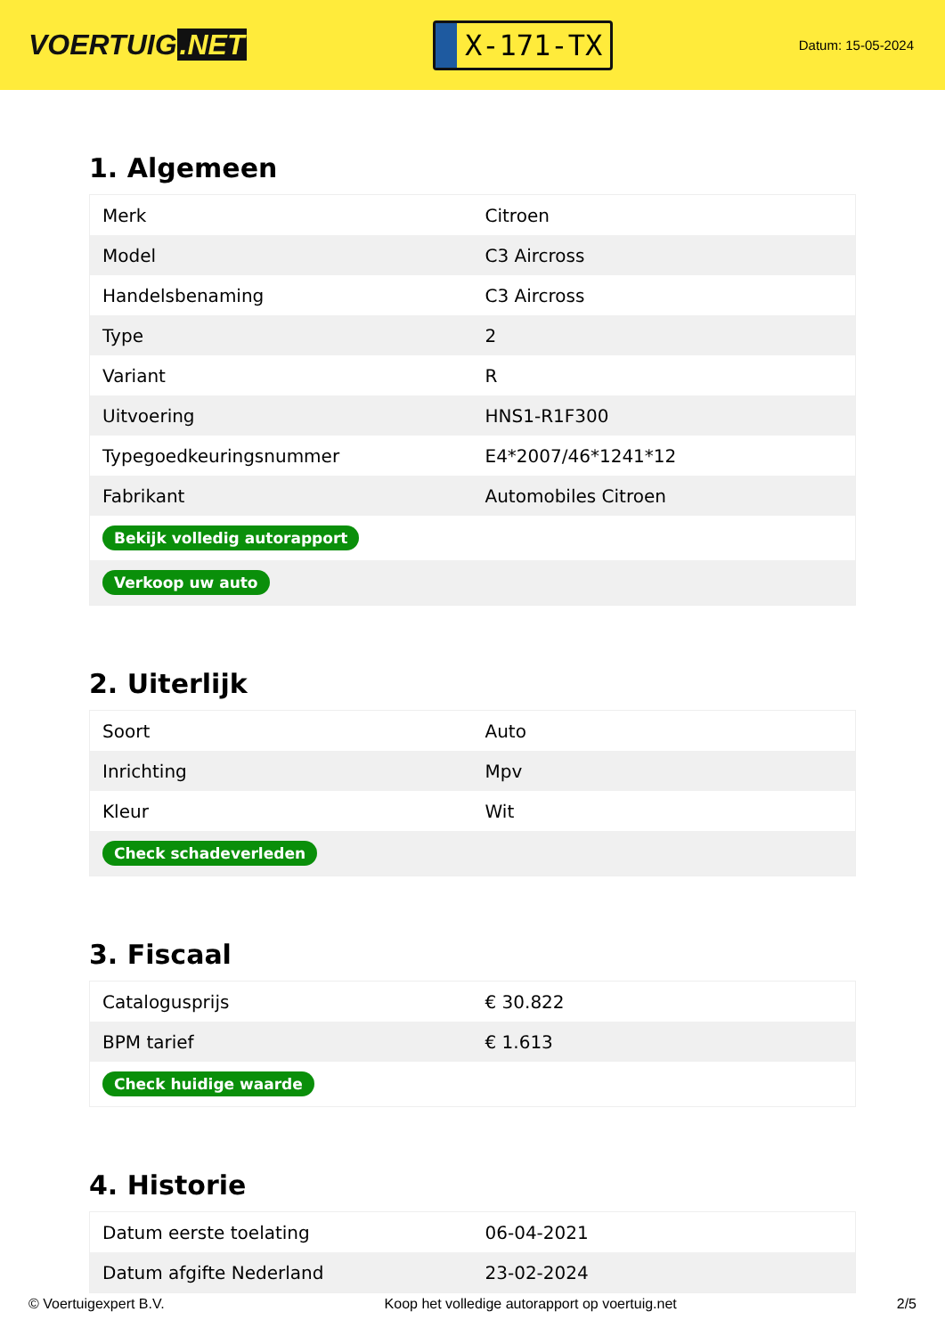VOERTUIG.NET
X-171-TX
Datum: 15-05-2024
1. Algemeen
| Merk | Citroen |
| Model | C3 Aircross |
| Handelsbenaming | C3 Aircross |
| Type | 2 |
| Variant | R |
| Uitvoering | HNS1-R1F300 |
| Typegoedkeuringsnummer | E4*2007/46*1241*12 |
| Fabrikant | Automobiles Citroen |
| Bekijk volledig autorapport | |
| Verkoop uw auto | |
2. Uiterlijk
| Soort | Auto |
| Inrichting | Mpv |
| Kleur | Wit |
| Check schadeverleden | |
3. Fiscaal
| Catalogusprijs | € 30.822 |
| BPM tarief | € 1.613 |
| Check huidige waarde | |
4. Historie
| Datum eerste toelating | 06-04-2021 |
| Datum afgifte Nederland | 23-02-2024 |
© Voertuigexpert B.V. Koop het volledige autorapport op voertuig.net 2/5